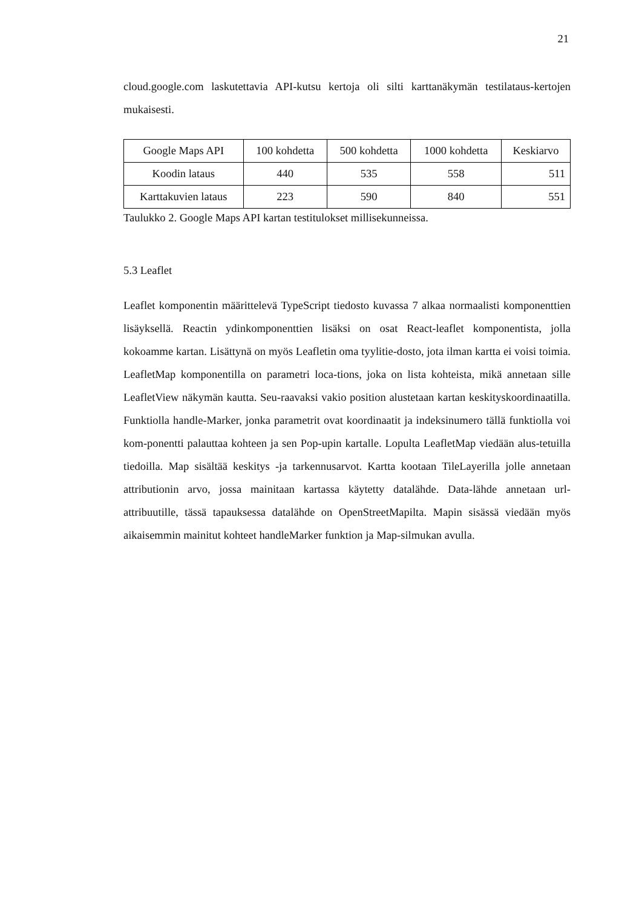21
cloud.google.com laskutettavia API-kutsu kertoja oli silti karttanäkymän testilataus-kertojen mukaisesti.
| Google Maps API | 100 kohdetta | 500 kohdetta | 1000 kohdetta | Keskiarvo |
| Koodin lataus | 440 | 535 | 558 | 511 |
| Karttakuvien lataus | 223 | 590 | 840 | 551 |
Taulukko 2. Google Maps API kartan testitulokset millisekunneissa.
5.3 Leaflet
Leaflet komponentin määrittelevä TypeScript tiedosto kuvassa 7 alkaa normaalisti komponenttien lisäyksellä. Reactin ydinkomponenttien lisäksi on osat React-leaflet komponentista, jolla kokoamme kartan. Lisättynä on myös Leafletin oma tyylitie-dosto, jota ilman kartta ei voisi toimia. LeafletMap komponentilla on parametri loca-tions, joka on lista kohteista, mikä annetaan sille LeafletView näkymän kautta. Seu-raavaksi vakio position alustetaan kartan keskityskoordinaatilla. Funktiolla handle-Marker, jonka parametrit ovat koordinaatit ja indeksinumero tällä funktiolla voi kom-ponentti palauttaa kohteen ja sen Pop-upin kartalle. Lopulta LeafletMap viedään alus-tetuilla tiedoilla. Map sisältää keskitys -ja tarkennusarvot. Kartta kootaan TileLayerilla jolle annetaan attributionin arvo, jossa mainitaan kartassa käytetty datalähde. Data-lähde annetaan url-attribuutille, tässä tapauksessa datalähde on OpenStreetMapilta. Mapin sisässä viedään myös aikaisemmin mainitut kohteet handleMarker funktion ja Map-silmukan avulla.